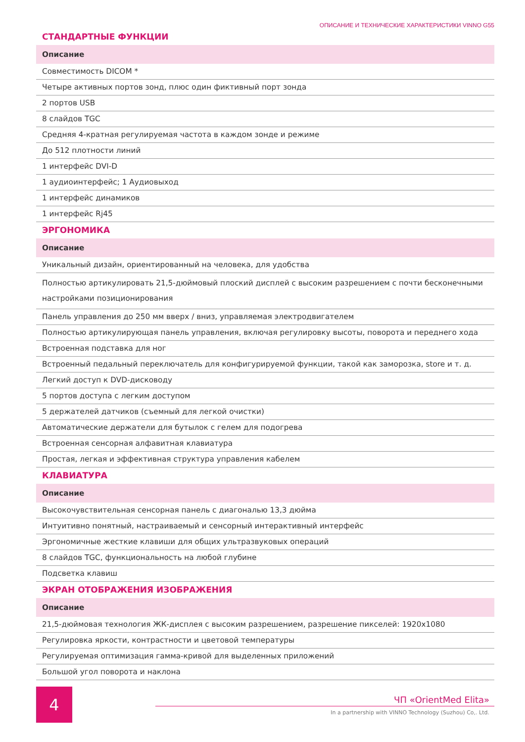ОПИСАНИЕ И ТЕХНИЧЕСКИЕ ХАРАКТЕРИСТИКИ VINNO G55
СТАНДАРТНЫЕ ФУНКЦИИ
| Описание |
| --- |
| Совместимость DICOM * |
| Четыре активных портов зонд, плюс один фиктивный порт зонда |
| 2 портов USB |
| 8 слайдов TGC |
| Средняя 4-кратная регулируемая частота в каждом зонде и режиме |
| До 512 плотности линий |
| 1 интерфейс DVI-D |
| 1 аудиоинтерфейс; 1 Аудиовыход |
| 1 интерфейс динамиков |
| 1 интерфейс Rj45 |
ЭРГОНОМИКА
| Описание |
| --- |
| Уникальный дизайн, ориентированный на человека, для удобства |
| Полностью артикулировать 21,5-дюймовый плоский дисплей с высоким разрешением с почти бесконечными настройками позиционирования |
| Панель управления до 250 мм вверх / вниз, управляемая электродвигателем |
| Полностью артикулирующая панель управления, включая регулировку высоты, поворота и переднего хода |
| Встроенная подставка для ног |
| Встроенный педальный переключатель для конфигурируемой функции, такой как заморозка, store и т. д. |
| Легкий доступ к DVD-дисководу |
| 5 портов доступа с легким доступом |
| 5 держателей датчиков (съемный для легкой очистки) |
| Автоматические держатели для бутылок с гелем для подогрева |
| Встроенная сенсорная алфавитная клавиатура |
| Простая, легкая и эффективная структура управления кабелем |
КЛАВИАТУРА
| Описание |
| --- |
| Высокочувствительная сенсорная панель с диагональю 13,3 дюйма |
| Интуитивно понятный, настраиваемый и сенсорный интерактивный интерфейс |
| Эргономичные жесткие клавиши для общих ультразвуковых операций |
| 8 слайдов TGC, функциональность на любой глубине |
| Подсветка клавиш |
ЭКРАН ОТОБРАЖЕНИЯ ИЗОБРАЖЕНИЯ
| Описание |
| --- |
| 21,5-дюймовая технология ЖК-дисплея с высоким разрешением, разрешение пикселей: 1920x1080 |
| Регулировка яркости, контрастности и цветовой температуры |
| Регулируемая оптимизация гамма-кривой для выделенных приложений |
| Большой угол поворота и наклона |
4
ЧП «OrientMed Elita»
In a partnership with VINNO Technology (Suzhou) Co,. Ltd.